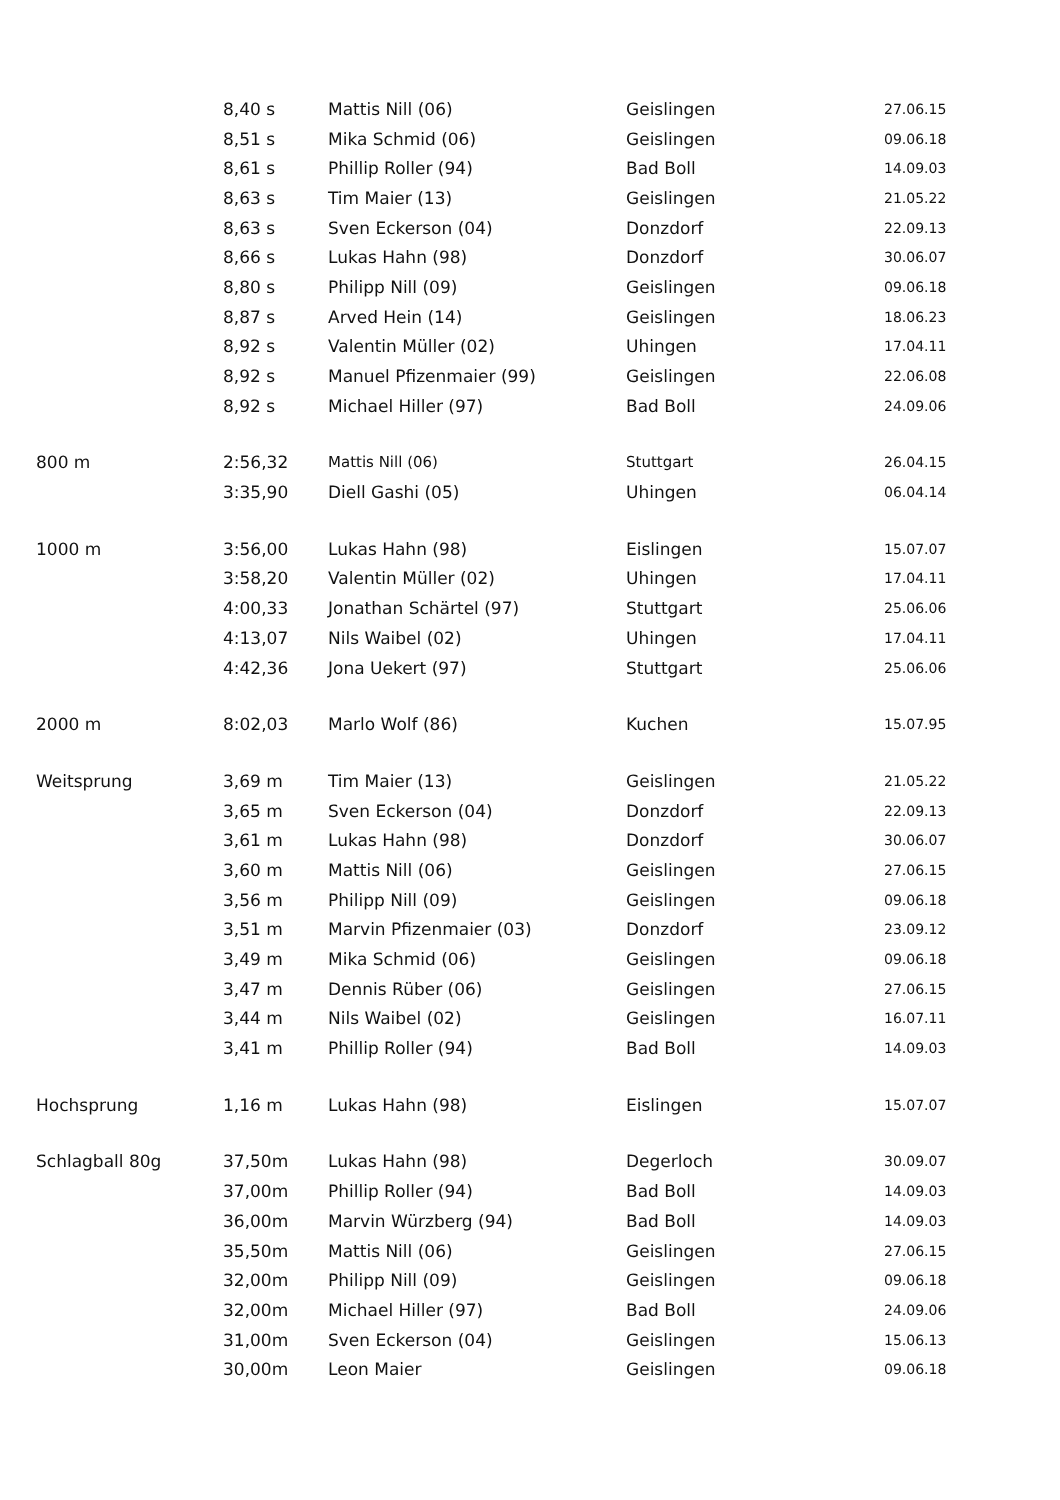| | 8,40 s | Mattis Nill (06) | Geislingen | 27.06.15 |
| | 8,51 s | Mika Schmid (06) | Geislingen | 09.06.18 |
| | 8,61 s | Phillip Roller (94) | Bad Boll | 14.09.03 |
| | 8,63 s | Tim Maier (13) | Geislingen | 21.05.22 |
| | 8,63 s | Sven Eckerson (04) | Donzdorf | 22.09.13 |
| | 8,66 s | Lukas Hahn (98) | Donzdorf | 30.06.07 |
| | 8,80 s | Philipp Nill (09) | Geislingen | 09.06.18 |
| | 8,87 s | Arved Hein (14) | Geislingen | 18.06.23 |
| | 8,92 s | Valentin Müller (02) | Uhingen | 17.04.11 |
| | 8,92 s | Manuel Pfizenmaier (99) | Geislingen | 22.06.08 |
| | 8,92 s | Michael Hiller (97) | Bad Boll | 24.09.06 |
| 800 m | 2:56,32 | Mattis Nill (06) | Stuttgart | 26.04.15 |
| | 3:35,90 | Diell Gashi (05) | Uhingen | 06.04.14 |
| 1000 m | 3:56,00 | Lukas Hahn (98) | Eislingen | 15.07.07 |
| | 3:58,20 | Valentin Müller (02) | Uhingen | 17.04.11 |
| | 4:00,33 | Jonathan Schärtel (97) | Stuttgart | 25.06.06 |
| | 4:13,07 | Nils Waibel (02) | Uhingen | 17.04.11 |
| | 4:42,36 | Jona Uekert (97) | Stuttgart | 25.06.06 |
| 2000 m | 8:02,03 | Marlo Wolf (86) | Kuchen | 15.07.95 |
| Weitsprung | 3,69 m | Tim Maier (13) | Geislingen | 21.05.22 |
| | 3,65 m | Sven Eckerson (04) | Donzdorf | 22.09.13 |
| | 3,61 m | Lukas Hahn (98) | Donzdorf | 30.06.07 |
| | 3,60 m | Mattis Nill (06) | Geislingen | 27.06.15 |
| | 3,56 m | Philipp Nill (09) | Geislingen | 09.06.18 |
| | 3,51 m | Marvin Pfizenmaier (03) | Donzdorf | 23.09.12 |
| | 3,49 m | Mika Schmid (06) | Geislingen | 09.06.18 |
| | 3,47 m | Dennis Rüber (06) | Geislingen | 27.06.15 |
| | 3,44 m | Nils Waibel (02) | Geislingen | 16.07.11 |
| | 3,41 m | Phillip Roller (94) | Bad Boll | 14.09.03 |
| Hochsprung | 1,16 m | Lukas Hahn (98) | Eislingen | 15.07.07 |
| Schlagball 80g | 37,50m | Lukas Hahn (98) | Degerloch | 30.09.07 |
| | 37,00m | Phillip Roller (94) | Bad Boll | 14.09.03 |
| | 36,00m | Marvin Würzberg (94) | Bad Boll | 14.09.03 |
| | 35,50m | Mattis Nill (06) | Geislingen | 27.06.15 |
| | 32,00m | Philipp Nill (09) | Geislingen | 09.06.18 |
| | 32,00m | Michael Hiller (97) | Bad Boll | 24.09.06 |
| | 31,00m | Sven Eckerson (04) | Geislingen | 15.06.13 |
| | 30,00m | Leon Maier | Geislingen | 09.06.18 |